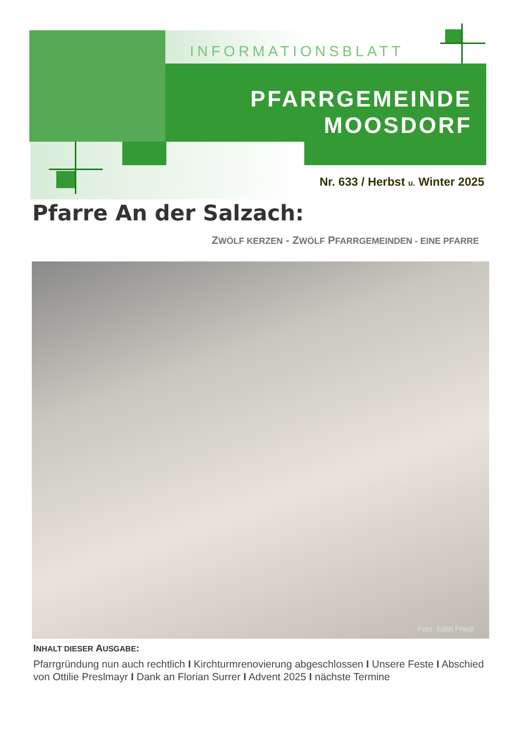INFORMATIONSBLATT
PFARRGEMEINDE
MOOSDORF
Nr. 633 / Herbst u. Winter 2025
Pfarre An der Salzach:
ZWÖLF KERZEN - ZWÖLF PFARRGEMEINDEN - EINE PFARRE
Foto: Edith Friedl
INHALT DIESER AUSGABE:
Pfarrgründung nun auch rechtlich I Kirchturmrenovierung abgeschlossen I Unsere Feste I Abschied von Ottilie Preslmayr I Dank an Florian Surrer I Advent 2025 I nächste Termine